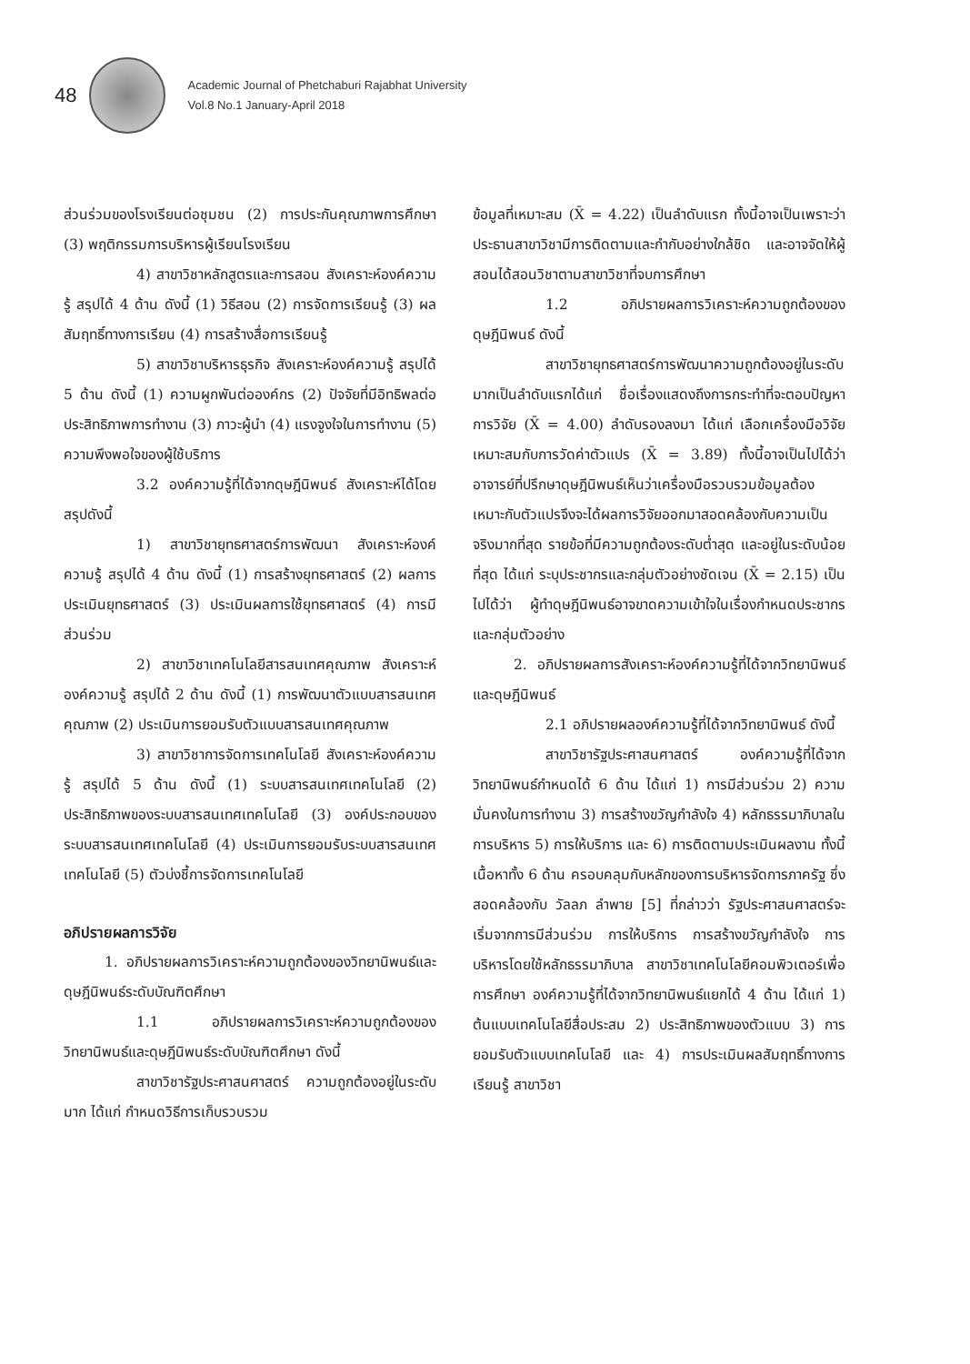48
Academic Journal of Phetchaburi Rajabhat University
Vol.8 No.1 January-April 2018
ส่วนร่วมของโรงเรียนต่อชุมชน (2) การประกันคุณภาพการศึกษา (3) พฤติกรรมการบริหารผู้เรียนโรงเรียน
4) สาขาวิชาหลักสูตรและการสอน สังเคราะห์องค์ความรู้ สรุปได้ 4 ด้าน ดังนี้ (1) วิธีสอน (2) การจัดการเรียนรู้ (3) ผลสัมฤทธิ์ทางการเรียน (4) การสร้างสื่อการเรียนรู้
5) สาขาวิชาบริหารธุรกิจ สังเคราะห์องค์ความรู้ สรุปได้ 5 ด้าน ดังนี้ (1) ความผูกพันต่อองค์กร (2) ปัจจัยที่มีอิทธิพลต่อประสิทธิภาพการทำงาน (3) ภาวะผู้นำ (4) แรงจูงใจในการทำงาน (5) ความพึงพอใจของผู้ใช้บริการ
3.2 องค์ความรู้ที่ได้จากดุษฎีนิพนธ์ สังเคราะห์ได้โดยสรุปดังนี้
1) สาขาวิชายุทธศาสตร์การพัฒนา สังเคราะห์องค์ความรู้ สรุปได้ 4 ด้าน ดังนี้ (1) การสร้างยุทธศาสตร์ (2) ผลการประเมินยุทธศาสตร์ (3) ประเมินผลการใช้ยุทธศาสตร์ (4) การมีส่วนร่วม
2) สาขาวิชาเทคโนโลยีสารสนเทศคุณภาพ สังเคราะห์องค์ความรู้ สรุปได้ 2 ด้าน ดังนี้ (1) การพัฒนาตัวแบบสารสนเทศคุณภาพ (2) ประเมินการยอมรับตัวแบบสารสนเทศคุณภาพ
3) สาขาวิชาการจัดการเทคโนโลยี สังเคราะห์องค์ความรู้ สรุปได้ 5 ด้าน ดังนี้ (1) ระบบสารสนเทศเทคโนโลยี (2) ประสิทธิภาพของระบบสารสนเทศเทคโนโลยี (3) องค์ประกอบของระบบสารสนเทศเทคโนโลยี (4) ประเมินการยอมรับระบบสารสนเทศเทคโนโลยี (5) ตัวบ่งชี้การจัดการเทคโนโลยี
อภิปรายผลการวิจัย
1. อภิปรายผลการวิเคราะห์ความถูกต้องของวิทยานิพนธ์และดุษฎีนิพนธ์ระดับบัณฑิตศึกษา
1.1 อภิปรายผลการวิเคราะห์ความถูกต้องของวิทยานิพนธ์และดุษฎีนิพนธ์ระดับบัณฑิตศึกษา ดังนี้
สาขาวิชารัฐประศาสนศาสตร์ ความถูกต้องอยู่ในระดับมาก ได้แก่ กำหนดวิธีการเก็บรวบรวม
ข้อมูลที่เหมาะสม (X̄ = 4.22) เป็นลำดับแรก ทั้งนี้อาจเป็นเพราะว่าประธานสาขาวิชามีการติดตามและกำกับอย่างใกล้ชิด และอาจจัดให้ผู้สอนได้สอนวิชาตามสาขาวิชาที่จบการศึกษา
1.2 อภิปรายผลการวิเคราะห์ความถูกต้องของดุษฎีนิพนธ์ ดังนี้
สาขาวิชายุทธศาสตร์การพัฒนาความถูกต้องอยู่ในระดับมากเป็นลำดับแรกได้แก่ ชื่อเรื่องแสดงถึงการกระทำที่จะตอบปัญหาการวิจัย (X̄ = 4.00) ลำดับรองลงมา ได้แก่ เลือกเครื่องมือวิจัยเหมาะสมกับการวัดค่าตัวแปร (X̄ = 3.89) ทั้งนี้อาจเป็นไปได้ว่าอาจารย์ที่ปรึกษาดุษฎีนิพนธ์เห็นว่าเครื่องมือรวบรวมข้อมูลต้องเหมาะกับตัวแปรจึงจะได้ผลการวิจัยออกมาสอดคล้องกับความเป็นจริงมากที่สุด รายข้อที่มีความถูกต้องระดับต่ำสุด และอยู่ในระดับน้อยที่สุด ได้แก่ ระบุประชากรและกลุ่มตัวอย่างชัดเจน (X̄ = 2.15) เป็นไปได้ว่า ผู้ทำดุษฎีนิพนธ์อาจขาดความเข้าใจในเรื่องกำหนดประชากรและกลุ่มตัวอย่าง
2. อภิปรายผลการสังเคราะห์องค์ความรู้ที่ได้จากวิทยานิพนธ์และดุษฎีนิพนธ์
2.1 อภิปรายผลองค์ความรู้ที่ได้จากวิทยานิพนธ์ ดังนี้
สาขาวิชารัฐประศาสนศาสตร์ องค์ความรู้ที่ได้จากวิทยานิพนธ์กำหนดได้ 6 ด้าน ได้แก่ 1) การมีส่วนร่วม 2) ความมั่นคงในการทำงาน 3) การสร้างขวัญกำลังใจ 4) หลักธรรมาภิบาลในการบริหาร 5) การให้บริการ และ 6) การติดตามประเมินผลงาน ทั้งนี้เนื้อหาทั้ง 6 ด้าน ครอบคลุมกับหลักของการบริหารจัดการภาครัฐ ซึ่งสอดคล้องกับ วัลลภ ลำพาย [5] ที่กล่าวว่า รัฐประศาสนศาสตร์จะเริ่มจากการมีส่วนร่วม การให้บริการ การสร้างขวัญกำลังใจ การบริหารโดยใช้หลักธรรมาภิบาล สาขาวิชาเทคโนโลยีคอมพิวเตอร์เพื่อการศึกษา องค์ความรู้ที่ได้จากวิทยานิพนธ์แยกได้ 4 ด้าน ได้แก่ 1) ต้นแบบเทคโนโลยีสื่อประสม 2) ประสิทธิภาพของตัวแบบ 3) การยอมรับตัวแบบเทคโนโลยี และ 4) การประเมินผลสัมฤทธิ์ทางการเรียนรู้ สาขาวิชา